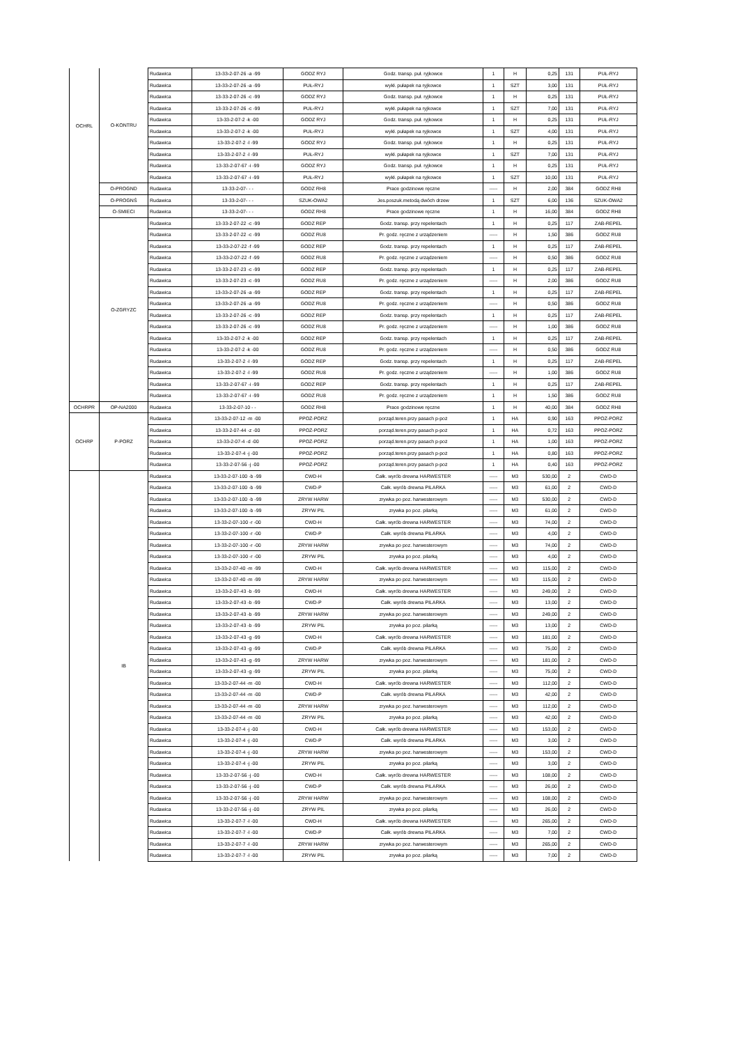| OCHRL | O-KONTRU | Rudawica | 13-33-2-07-26 -a -99 | GODZ RYJ | Godz. transp. puł. ryjkowce | 1 | H | 0,25 | 131 | PUŁ-RYJ |
| | | Rudawica | 13-33-2-07-26 -a -99 | PUŁ-RYJ | wykł. pułapek na ryjkowce | 1 | SZT | 3,00 | 131 | PUŁ-RYJ |
| | | Rudawica | 13-33-2-07-26 -c -99 | GODZ RYJ | Godz. transp. puł. ryjkowce | 1 | H | 0,25 | 131 | PUŁ-RYJ |
| | | Rudawica | 13-33-2-07-26 -c -99 | PUŁ-RYJ | wykł. pułapek na ryjkowce | 1 | SZT | 7,00 | 131 | PUŁ-RYJ |
| | | Rudawica | 13-33-2-07-2 -k -00 | GODZ RYJ | Godz. transp. puł. ryjkowce | 1 | H | 0,25 | 131 | PUŁ-RYJ |
| | | Rudawica | 13-33-2-07-2 -k -00 | PUŁ-RYJ | wykł. pułapek na ryjkowce | 1 | SZT | 4,00 | 131 | PUŁ-RYJ |
| | | Rudawica | 13-33-2-07-2 -l -99 | GODZ RYJ | Godz. transp. puł. ryjkowce | 1 | H | 0,25 | 131 | PUŁ-RYJ |
| | | Rudawica | 13-33-2-07-2 -l -99 | PUŁ-RYJ | wykł. pułapek na ryjkowce | 1 | SZT | 7,00 | 131 | PUŁ-RYJ |
| | | Rudawica | 13-33-2-07-67 -i -99 | GODZ RYJ | Godz. transp. puł. ryjkowce | 1 | H | 0,25 | 131 | PUŁ-RYJ |
| | | Rudawica | 13-33-2-07-67 -i -99 | PUŁ-RYJ | wykł. pułapek na ryjkowce | 1 | SZT | 10,00 | 131 | PUŁ-RYJ |
| | O-PROGND | Rudawica | 13-33-2-07- - - | GODZ RH8 | Prace godzinowe ręczne | ----- | H | 2,00 | 384 | GODZ RH8 |
| | O-PROGNŚ | Rudawica | 13-33-2-07- - - | SZUK-OWA2 | Jes.poszuk.metodą dwóch drzew | 1 | SZT | 6,00 | 136 | SZUK-OWA2 |
| | O-SMIECI | Rudawica | 13-33-2-07- - - | GODZ RH8 | Prace godzinowe ręczne | 1 | H | 16,00 | 384 | GODZ RH8 |
| | O-ZGRYZC | Rudawica | 13-33-2-07-22 -c -99 | GODZ REP | Godz. transp. przy repelentach | 1 | H | 0,25 | 117 | ZAB-REPEL |
| | | Rudawica | 13-33-2-07-22 -c -99 | GODZ RU8 | Pr. godz. ręczne z urządzeniem | ----- | H | 1,50 | 386 | GODZ RU8 |
| | | Rudawica | 13-33-2-07-22 -f -99 | GODZ REP | Godz. transp. przy repelentach | 1 | H | 0,25 | 117 | ZAB-REPEL |
| | | Rudawica | 13-33-2-07-22 -f -99 | GODZ RU8 | Pr. godz. ręczne z urządzeniem | ----- | H | 0,50 | 386 | GODZ RU8 |
| | | Rudawica | 13-33-2-07-23 -c -99 | GODZ REP | Godz. transp. przy repelentach | 1 | H | 0,25 | 117 | ZAB-REPEL |
| | | Rudawica | 13-33-2-07-23 -c -99 | GODZ RU8 | Pr. godz. ręczne z urządzeniem | ----- | H | 2,00 | 386 | GODZ RU8 |
| | | Rudawica | 13-33-2-07-26 -a -99 | GODZ REP | Godz. transp. przy repelentach | 1 | H | 0,25 | 117 | ZAB-REPEL |
| | | Rudawica | 13-33-2-07-26 -a -99 | GODZ RU8 | Pr. godz. ręczne z urządzeniem | ----- | H | 0,50 | 386 | GODZ RU8 |
| | | Rudawica | 13-33-2-07-26 -c -99 | GODZ REP | Godz. transp. przy repelentach | 1 | H | 0,25 | 117 | ZAB-REPEL |
| | | Rudawica | 13-33-2-07-26 -c -99 | GODZ RU8 | Pr. godz. ręczne z urządzeniem | ----- | H | 1,00 | 386 | GODZ RU8 |
| | | Rudawica | 13-33-2-07-2 -k -00 | GODZ REP | Godz. transp. przy repelentach | 1 | H | 0,25 | 117 | ZAB-REPEL |
| | | Rudawica | 13-33-2-07-2 -k -00 | GODZ RU8 | Pr. godz. ręczne z urządzeniem | ----- | H | 0,50 | 386 | GODZ RU8 |
| | | Rudawica | 13-33-2-07-2 -l -99 | GODZ REP | Godz. transp. przy repelentach | 1 | H | 0,25 | 117 | ZAB-REPEL |
| | | Rudawica | 13-33-2-07-2 -l -99 | GODZ RU8 | Pr. godz. ręczne z urządzeniem | ----- | H | 1,00 | 386 | GODZ RU8 |
| | | Rudawica | 13-33-2-07-67 -i -99 | GODZ REP | Godz. transp. przy repelentach | 1 | H | 0,25 | 117 | ZAB-REPEL |
| | | Rudawica | 13-33-2-07-67 -i -99 | GODZ RU8 | Pr. godz. ręczne z urządzeniem | 1 | H | 1,50 | 386 | GODZ RU8 |
| OCHRPR | OP-NA2000 | Rudawica | 13-33-2-07-10 - - | GODZ RH8 | Prace godzinowe ręczne | 1 | H | 40,00 | 384 | GODZ RH8 |
| OCHRP | P-PORZ | Rudawica | 13-33-2-07-12 -m -00 | PPOŻ-PORZ | porząd.teren.przy pasach p-poż | 1 | HA | 0,90 | 163 | PPOŻ-PORZ |
| | | Rudawica | 13-33-2-07-44 -z -00 | PPOŻ-PORZ | porząd.teren.przy pasach p-poż | 1 | HA | 0,72 | 163 | PPOŻ-PORZ |
| | | Rudawica | 13-33-2-07-4 -d -00 | PPOŻ-PORZ | porząd.teren.przy pasach p-poż | 1 | HA | 1,00 | 163 | PPOŻ-PORZ |
| | | Rudawica | 13-33-2-07-4 -j -00 | PPOŻ-PORZ | porząd.teren.przy pasach p-poż | 1 | HA | 0,80 | 163 | PPOŻ-PORZ |
| | | Rudawica | 13-33-2-07-56 -j -00 | PPOŻ-PORZ | porząd.teren.przy pasach p-poż | 1 | HA | 0,40 | 163 | PPOŻ-PORZ |
| | IB | Rudawica | 13-33-2-07-100 -b -99 | CWD-H | Całk. wyrób drewna HARWESTER | ----- | M3 | 530,00 | 2 | CWD-D |
| | | Rudawica | 13-33-2-07-100 -b -99 | CWD-P | Całk. wyrób drewna PILARKA | ----- | M3 | 61,00 | 2 | CWD-D |
| | | Rudawica | 13-33-2-07-100 -b -99 | ZRYW HARW | zrywka po poz. harwesterowym | ----- | M3 | 530,00 | 2 | CWD-D |
| | | Rudawica | 13-33-2-07-100 -b -99 | ZRYW PIL | zrywka po poz. pilarką | ----- | M3 | 61,00 | 2 | CWD-D |
| | | Rudawica | 13-33-2-07-100 -r -00 | CWD-H | Całk. wyrób drewna HARWESTER | ----- | M3 | 74,00 | 2 | CWD-D |
| | | Rudawica | 13-33-2-07-100 -r -00 | CWD-P | Całk. wyrób drewna PILARKA | ----- | M3 | 4,00 | 2 | CWD-D |
| | | Rudawica | 13-33-2-07-100 -r -00 | ZRYW HARW | zrywka po poz. harwesterowym | ----- | M3 | 74,00 | 2 | CWD-D |
| | | Rudawica | 13-33-2-07-100 -r -00 | ZRYW PIL | zrywka po poz. pilarką | ----- | M3 | 4,00 | 2 | CWD-D |
| | | Rudawica | 13-33-2-07-40 -m -99 | CWD-H | Całk. wyrób drewna HARWESTER | ----- | M3 | 115,00 | 2 | CWD-D |
| | | Rudawica | 13-33-2-07-40 -m -99 | ZRYW HARW | zrywka po poz. harwesterowym | ----- | M3 | 115,00 | 2 | CWD-D |
| | | Rudawica | 13-33-2-07-43 -b -99 | CWD-H | Całk. wyrób drewna HARWESTER | ----- | M3 | 249,00 | 2 | CWD-D |
| | | Rudawica | 13-33-2-07-43 -b -99 | CWD-P | Całk. wyrób drewna PILARKA | ----- | M3 | 13,00 | 2 | CWD-D |
| | | Rudawica | 13-33-2-07-43 -b -99 | ZRYW HARW | zrywka po poz. harwesterowym | ----- | M3 | 249,00 | 2 | CWD-D |
| | | Rudawica | 13-33-2-07-43 -b -99 | ZRYW PIL | zrywka po poz. pilarką | ----- | M3 | 13,00 | 2 | CWD-D |
| | | Rudawica | 13-33-2-07-43 -g -99 | CWD-H | Całk. wyrób drewna HARWESTER | ----- | M3 | 181,00 | 2 | CWD-D |
| | | Rudawica | 13-33-2-07-43 -g -99 | CWD-P | Całk. wyrób drewna PILARKA | ----- | M3 | 75,00 | 2 | CWD-D |
| | | Rudawica | 13-33-2-07-43 -g -99 | ZRYW HARW | zrywka po poz. harwesterowym | ----- | M3 | 181,00 | 2 | CWD-D |
| | | Rudawica | 13-33-2-07-43 -g -99 | ZRYW PIL | zrywka po poz. pilarką | ----- | M3 | 75,00 | 2 | CWD-D |
| | | Rudawica | 13-33-2-07-44 -m -00 | CWD-H | Całk. wyrób drewna HARWESTER | ----- | M3 | 112,00 | 2 | CWD-D |
| | | Rudawica | 13-33-2-07-44 -m -00 | CWD-P | Całk. wyrób drewna PILARKA | ----- | M3 | 42,00 | 2 | CWD-D |
| | | Rudawica | 13-33-2-07-44 -m -00 | ZRYW HARW | zrywka po poz. harwesterowym | ----- | M3 | 112,00 | 2 | CWD-D |
| | | Rudawica | 13-33-2-07-44 -m -00 | ZRYW PIL | zrywka po poz. pilarką | ----- | M3 | 42,00 | 2 | CWD-D |
| | | Rudawica | 13-33-2-07-4 -j -00 | CWD-H | Całk. wyrób drewna HARWESTER | ----- | M3 | 153,00 | 2 | CWD-D |
| | | Rudawica | 13-33-2-07-4 -j -00 | CWD-P | Całk. wyrób drewna PILARKA | ----- | M3 | 3,00 | 2 | CWD-D |
| | | Rudawica | 13-33-2-07-4 -j -00 | ZRYW HARW | zrywka po poz. harwesterowym | ----- | M3 | 153,00 | 2 | CWD-D |
| | | Rudawica | 13-33-2-07-4 -j -00 | ZRYW PIL | zrywka po poz. pilarką | ----- | M3 | 3,00 | 2 | CWD-D |
| | | Rudawica | 13-33-2-07-56 -j -00 | CWD-H | Całk. wyrób drewna HARWESTER | ----- | M3 | 108,00 | 2 | CWD-D |
| | | Rudawica | 13-33-2-07-56 -j -00 | CWD-P | Całk. wyrób drewna PILARKA | ----- | M3 | 26,00 | 2 | CWD-D |
| | | Rudawica | 13-33-2-07-56 -j -00 | ZRYW HARW | zrywka po poz. harwesterowym | ----- | M3 | 108,00 | 2 | CWD-D |
| | | Rudawica | 13-33-2-07-56 -j -00 | ZRYW PIL | zrywka po poz. pilarką | ----- | M3 | 26,00 | 2 | CWD-D |
| | | Rudawica | 13-33-2-07-7 -l -00 | CWD-H | Całk. wyrób drewna HARWESTER | ----- | M3 | 265,00 | 2 | CWD-D |
| | | Rudawica | 13-33-2-07-7 -l -00 | CWD-P | Całk. wyrób drewna PILARKA | ----- | M3 | 7,00 | 2 | CWD-D |
| | | Rudawica | 13-33-2-07-7 -l -00 | ZRYW HARW | zrywka po poz. harwesterowym | ----- | M3 | 265,00 | 2 | CWD-D |
| | | Rudawica | 13-33-2-07-7 -l -00 | ZRYW PIL | zrywka po poz. pilarką | ----- | M3 | 7,00 | 2 | CWD-D |